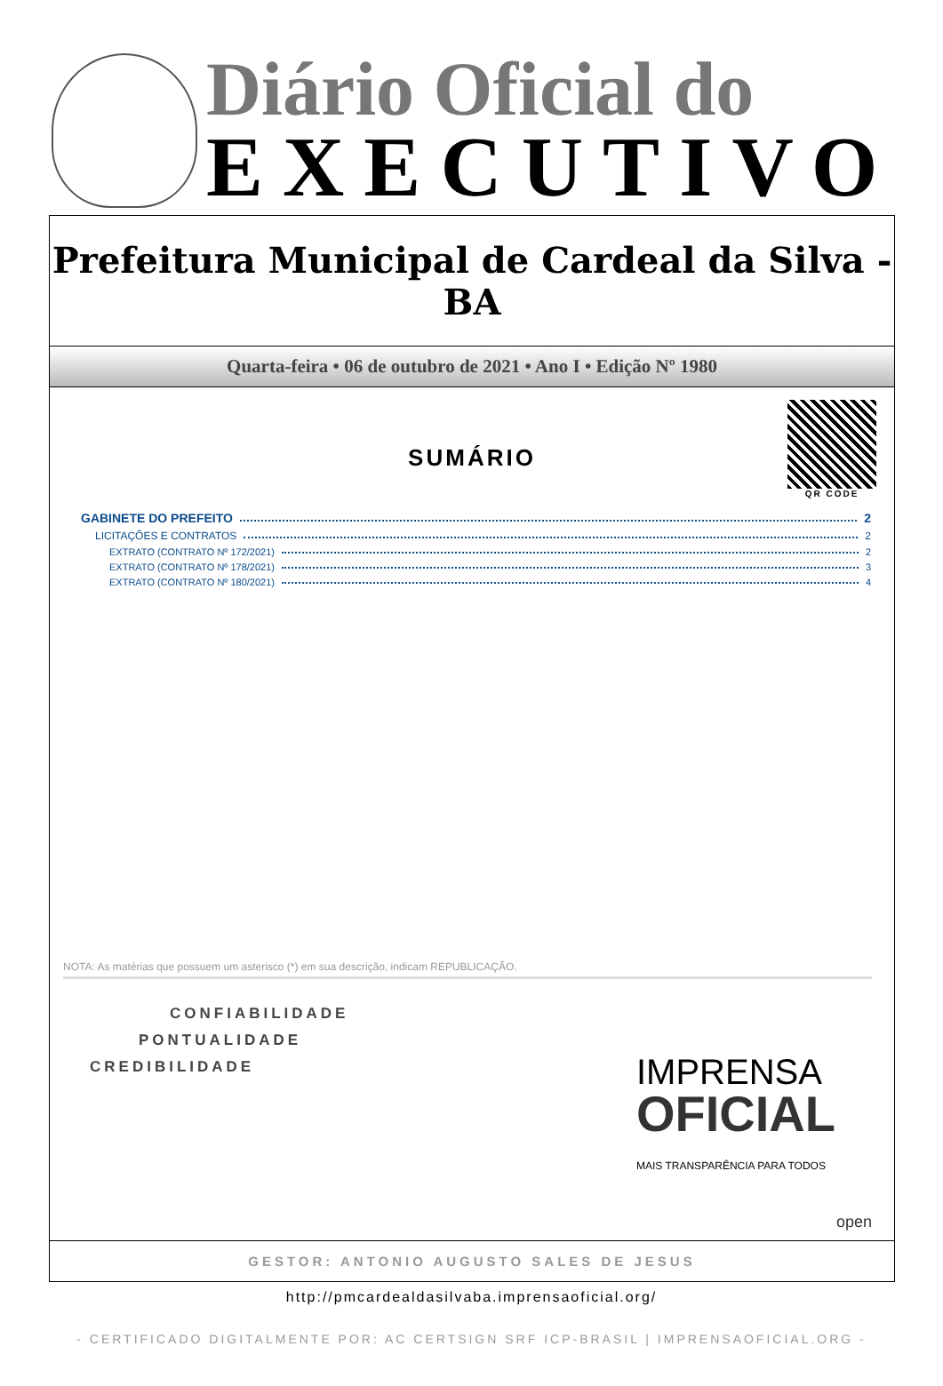Diário Oficial do
EXECUTIVO
Prefeitura Municipal de Cardeal da Silva - BA
Quarta-feira • 06 de outubro de 2021 • Ano I • Edição Nº 1980
QR CODE
SUMÁRIO
GABINETE DO PREFEITO 2
LICITAÇÕES E CONTRATOS 2
EXTRATO (CONTRATO Nº 172/2021) 2
EXTRATO (CONTRATO Nº 178/2021) 3
EXTRATO (CONTRATO Nº 180/2021) 4
NOTA: As matérias que possuem um asterisco (*) em sua descrição, indicam REPUBLICAÇÃO.
CONFIABILIDADE
PONTUALIDADE
CREDIBILIDADE
IMPRENSA
OFICIAL
MAIS TRANSPARÊNCIA PARA TODOS
open
GESTOR: ANTONIO AUGUSTO SALES DE JESUS
http://pmcardealdasilvaba.imprensaoficial.org/
- CERTIFICADO DIGITALMENTE POR: AC CERTSIGN SRF ICP-BRASIL | IMPRENSAOFICIAL.ORG -